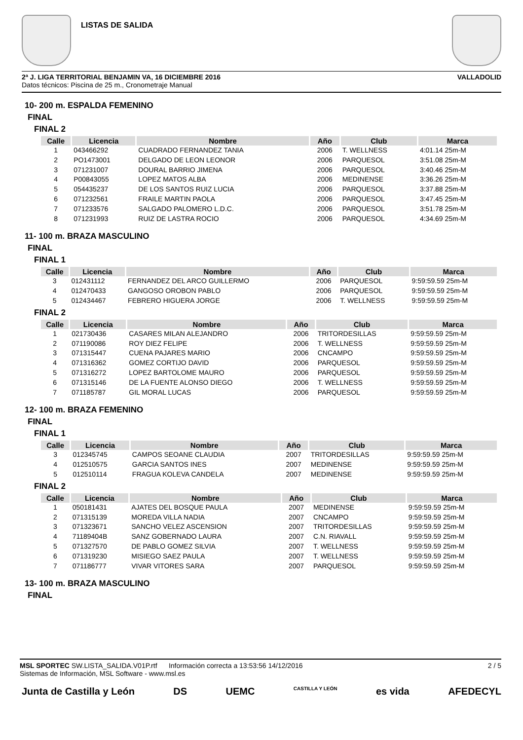LISTAS DE SALIDA
2ª J. LIGA TERRITORIAL BENJAMIN VA, 16 DICIEMBRE 2016 VALLADOLID
Datos técnicos: Piscina de 25 m., Cronometraje Manual
10- 200 m. ESPALDA FEMENINO
FINAL
FINAL 2
| Calle | Licencia | Nombre | Año | Club | Marca |
| --- | --- | --- | --- | --- | --- |
| 1 | 043466292 | CUADRADO FERNANDEZ TANIA | 2006 | T. WELLNESS | 4:01.14 25m-M |
| 2 | PO1473001 | DELGADO DE LEON LEONOR | 2006 | PARQUESOL | 3:51.08 25m-M |
| 3 | 071231007 | DOURAL BARRIO JIMENA | 2006 | PARQUESOL | 3:40.46 25m-M |
| 4 | P00843055 | LOPEZ MATOS ALBA | 2006 | MEDINENSE | 3:36.26 25m-M |
| 5 | 054435237 | DE LOS SANTOS RUIZ LUCIA | 2006 | PARQUESOL | 3:37.88 25m-M |
| 6 | 071232561 | FRAILE MARTIN PAOLA | 2006 | PARQUESOL | 3:47.45 25m-M |
| 7 | 071233576 | SALGADO PALOMERO L.D.C. | 2006 | PARQUESOL | 3:51.78 25m-M |
| 8 | 071231993 | RUIZ DE LASTRA ROCIO | 2006 | PARQUESOL | 4:34.69 25m-M |
11- 100 m. BRAZA MASCULINO
FINAL
FINAL 1
| Calle | Licencia | Nombre | Año | Club | Marca |
| --- | --- | --- | --- | --- | --- |
| 3 | 012431112 | FERNANDEZ DEL ARCO GUILLERMO | 2006 | PARQUESOL | 9:59:59.59 25m-M |
| 4 | 012470433 | GANGOSO OROBON PABLO | 2006 | PARQUESOL | 9:59:59.59 25m-M |
| 5 | 012434467 | FEBRERO HIGUERA JORGE | 2006 | T. WELLNESS | 9:59:59.59 25m-M |
FINAL 2
| Calle | Licencia | Nombre | Año | Club | Marca |
| --- | --- | --- | --- | --- | --- |
| 1 | 021730436 | CASARES MILAN ALEJANDRO | 2006 | TRITORDESILLAS | 9:59:59.59 25m-M |
| 2 | 071190086 | ROY DIEZ FELIPE | 2006 | T. WELLNESS | 9:59:59.59 25m-M |
| 3 | 071315447 | CUENA PAJARES MARIO | 2006 | CNCAMPO | 9:59:59.59 25m-M |
| 4 | 071316362 | GOMEZ CORTIJO DAVID | 2006 | PARQUESOL | 9:59:59.59 25m-M |
| 5 | 071316272 | LOPEZ BARTOLOME MAURO | 2006 | PARQUESOL | 9:59:59.59 25m-M |
| 6 | 071315146 | DE LA FUENTE ALONSO DIEGO | 2006 | T. WELLNESS | 9:59:59.59 25m-M |
| 7 | 071185787 | GIL MORAL LUCAS | 2006 | PARQUESOL | 9:59:59.59 25m-M |
12- 100 m. BRAZA FEMENINO
FINAL
FINAL 1
| Calle | Licencia | Nombre | Año | Club | Marca |
| --- | --- | --- | --- | --- | --- |
| 3 | 012345745 | CAMPOS SEOANE CLAUDIA | 2007 | TRITORDESILLAS | 9:59:59.59 25m-M |
| 4 | 012510575 | GARCIA SANTOS INES | 2007 | MEDINENSE | 9:59:59.59 25m-M |
| 5 | 012510114 | FRAGUA KOLEVA CANDELA | 2007 | MEDINENSE | 9:59:59.59 25m-M |
FINAL 2
| Calle | Licencia | Nombre | Año | Club | Marca |
| --- | --- | --- | --- | --- | --- |
| 1 | 050181431 | AJATES DEL BOSQUE PAULA | 2007 | MEDINENSE | 9:59:59.59 25m-M |
| 2 | 071315139 | MOREDA VILLA NADIA | 2007 | CNCAMPO | 9:59:59.59 25m-M |
| 3 | 071323671 | SANCHO VELEZ ASCENSION | 2007 | TRITORDESILLAS | 9:59:59.59 25m-M |
| 4 | 71189404B | SANZ GOBERNADO LAURA | 2007 | C.N. RIAVALL | 9:59:59.59 25m-M |
| 5 | 071327570 | DE PABLO GOMEZ SILVIA | 2007 | T. WELLNESS | 9:59:59.59 25m-M |
| 6 | 071319230 | MISIEGO SAEZ PAULA | 2007 | T. WELLNESS | 9:59:59.59 25m-M |
| 7 | 071186777 | VIVAR VITORES SARA | 2007 | PARQUESOL | 9:59:59.59 25m-M |
13- 100 m. BRAZA MASCULINO
FINAL
MSL SPORTEC SW.LISTA_SALIDA.V01P.rtf Información correcta a 13:53:56 14/12/2016 2 / 5
Sistemas de Información, MSL Software - www.msl.es
Junta de Castilla y León DS UEMC CASTILLA Y LEÓN es vida AFEDECYL